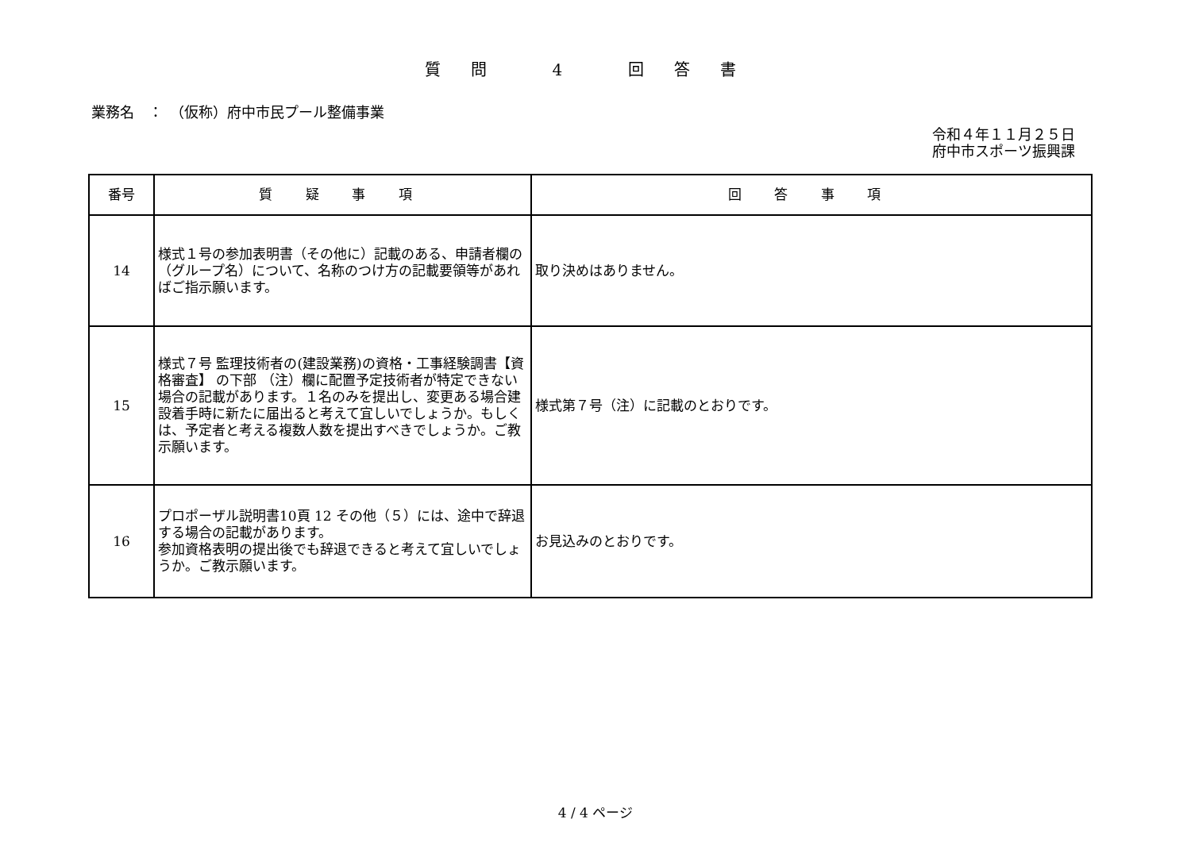質問 4 回答書
業務名　：　（仮称）府中市民プール整備事業
令和４年１１月２５日
府中市スポーツ振興課
| 番号 | 質 疑 事 項 | 回 答 事 項 |
| --- | --- | --- |
| 14 | 様式１号の参加表明書（その他に）記載のある、申請者欄の（グループ名）について、名称のつけ方の記載要領等があればご指示願います。 | 取り決めはありません。 |
| 15 | 様式７号 監理技術者の(建設業務)の資格・工事経験調書【資格審査】 の下部 （注）欄に配置予定技術者が特定できない場合の記載があります。１名のみを提出し、変更ある場合建設着手時に新たに届出ると考えて宜しいでしょうか。もしくは、予定者と考える複数人数を提出すべきでしょうか。ご教示願います。 | 様式第７号（注）に記載のとおりです。 |
| 16 | プロポーザル説明書10頁 12 その他（５）には、途中で辞退する場合の記載があります。 参加資格表明の提出後でも辞退できると考えて宜しいでしょうか。ご教示願います。 | お見込みのとおりです。 |
4 / 4 ページ